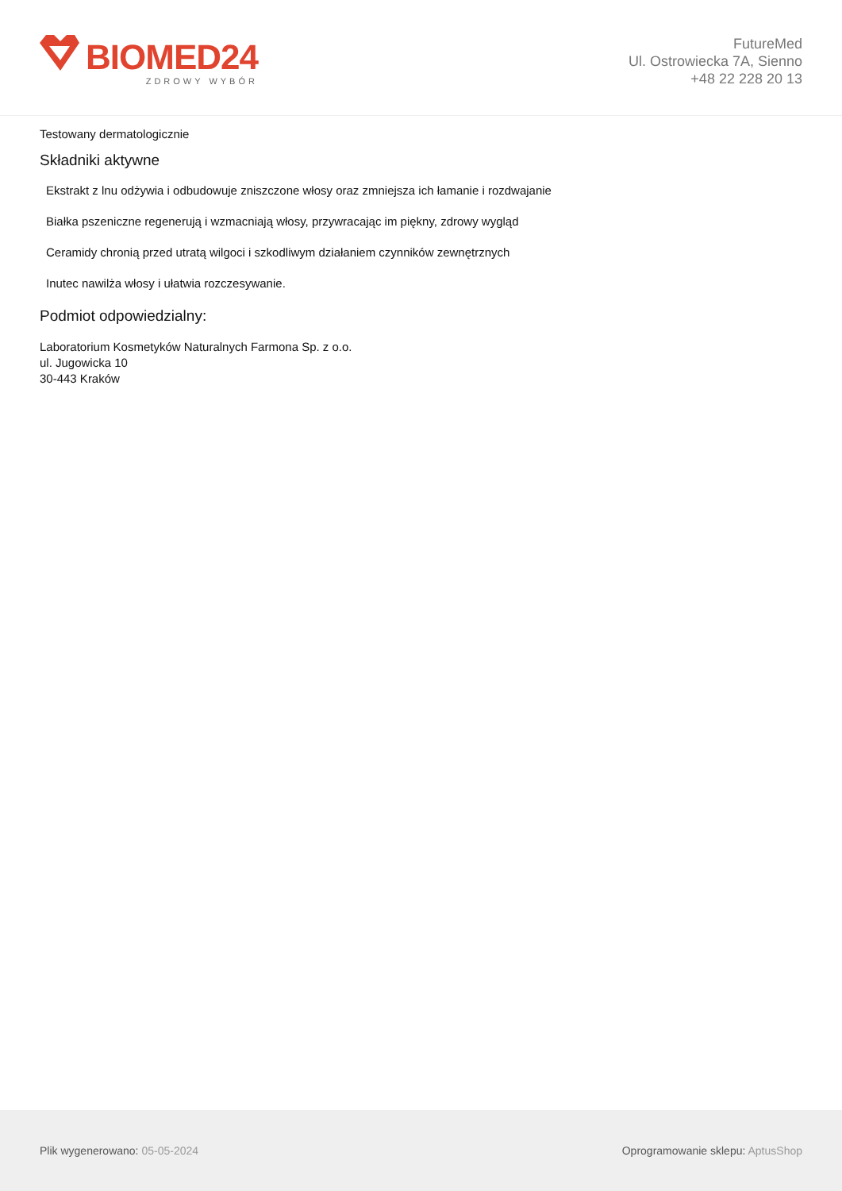BIOMED24
ZDROWY WYBÓR
FutureMed
Ul. Ostrowiecka 7A, Sienno
+48 22 228 20 13
Testowany dermatologicznie
Składniki aktywne
Ekstrakt z lnu odżywia i odbudowuje zniszczone włosy oraz zmniejsza ich łamanie i rozdwajanie
Białka pszeniczne regenerują i wzmacniają włosy, przywracając im piękny, zdrowy wygląd
Ceramidy chronią przed utratą wilgoci i szkodliwym działaniem czynników zewnętrznych
Inutec nawilża włosy i ułatwia rozczesywanie.
Podmiot odpowiedzialny:
Laboratorium Kosmetyków Naturalnych Farmona Sp. z o.o.
ul. Jugowicka 10
30-443 Kraków
Plik wygenerowano: 05-05-2024
Oprogramowanie sklepu: AptusShop